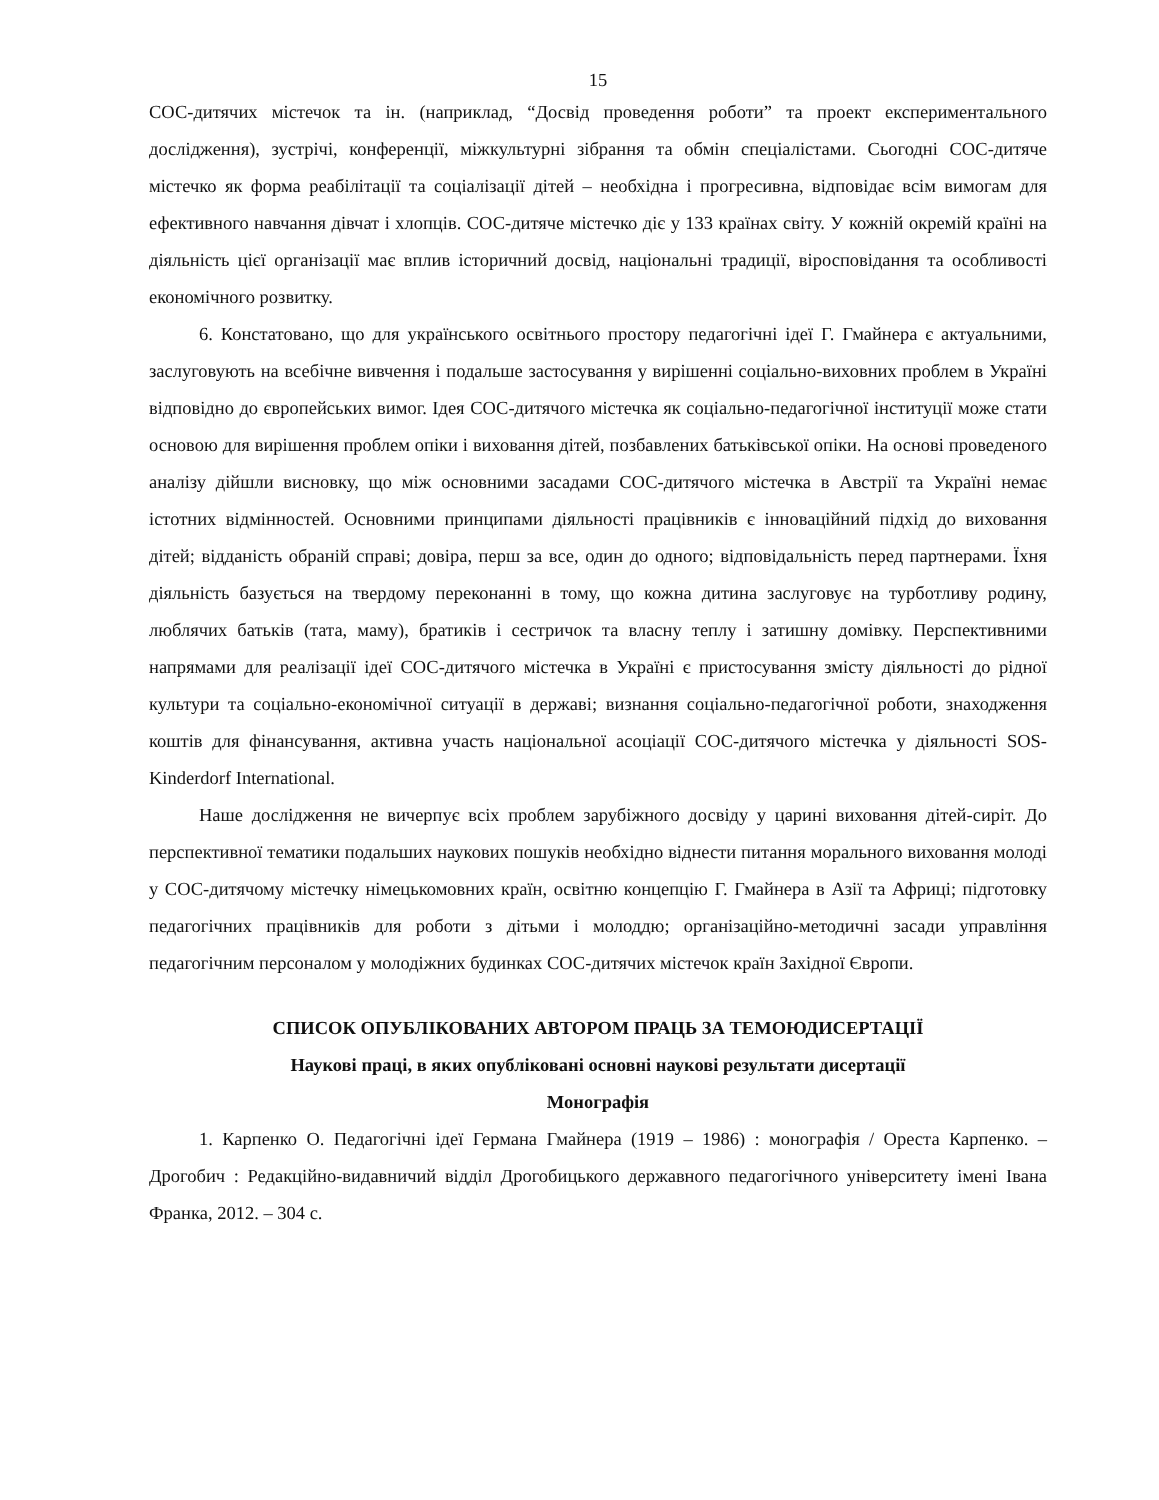15
СОС-дитячих містечок та ін. (наприклад, “Досвід проведення роботи” та проект експериментального дослідження), зустрічі, конференції, міжкультурні зібрання та обмін спеціалістами. Сьогодні СОС-дитяче містечко як форма реабілітації та соціалізації дітей – необхідна і прогресивна, відповідає всім вимогам для ефективного навчання дівчат і хлопців. СОС-дитяче містечко діє у 133 країнах світу. У кожній окремій країні на діяльність цієї організації має вплив історичний досвід, національні традиції, віросповідання та особливості економічного розвитку.
6. Констатовано, що для українського освітнього простору педагогічні ідеї Г. Гмайнера є актуальними, заслуговують на всебічне вивчення і подальше застосування у вирішенні соціально-виховних проблем в Україні відповідно до європейських вимог. Ідея СОС-дитячого містечка як соціально-педагогічної інституції може стати основою для вирішення проблем опіки і виховання дітей, позбавлених батьківської опіки. На основі проведеного аналізу дійшли висновку, що між основними засадами СОС-дитячого містечка в Австрії та Україні немає істотних відмінностей. Основними принципами діяльності працівників є інноваційний підхід до виховання дітей; відданість обраній справі; довіра, перш за все, один до одного; відповідальність перед партнерами. Їхня діяльність базується на твердому переконанні в тому, що кожна дитина заслуговує на турботливу родину, люблячих батьків (тата, маму), братиків і сестричок та власну теплу і затишну домівку. Перспективними напрямами для реалізації ідеї СОС-дитячого містечка в Україні є пристосування змісту діяльності до рідної культури та соціально-економічної ситуації в державі; визнання соціально-педагогічної роботи, знаходження коштів для фінансування, активна участь національної асоціації СОС-дитячого містечка у діяльності SOS-Kinderdorf International.
Наше дослідження не вичерпує всіх проблем зарубіжного досвіду у царині виховання дітей-сиріт. До перспективної тематики подальших наукових пошуків необхідно віднести питання морального виховання молоді у СОС-дитячому містечку німецькомовних країн, освітню концепцію Г. Гмайнера в Азії та Африці; підготовку педагогічних працівників для роботи з дітьми і молоддю; організаційно-методичні засади управління педагогічним персоналом у молодіжних будинках СОС-дитячих містечок країн Західної Європи.
СПИСОК ОПУБЛІКОВАНИХ АВТОРОМ ПРАЦЬ ЗА ТЕМОЮДИСЕРТАЦІЇ
Наукові праці, в яких опубліковані основні наукові результати дисертації
Монографія
1. Карпенко О. Педагогічні ідеї Германа Гмайнера (1919 – 1986) : монографія / Ореста Карпенко. – Дрогобич : Редакційно-видавничий відділ Дрогобицького державного педагогічного університету імені Івана Франка, 2012. – 304 с.